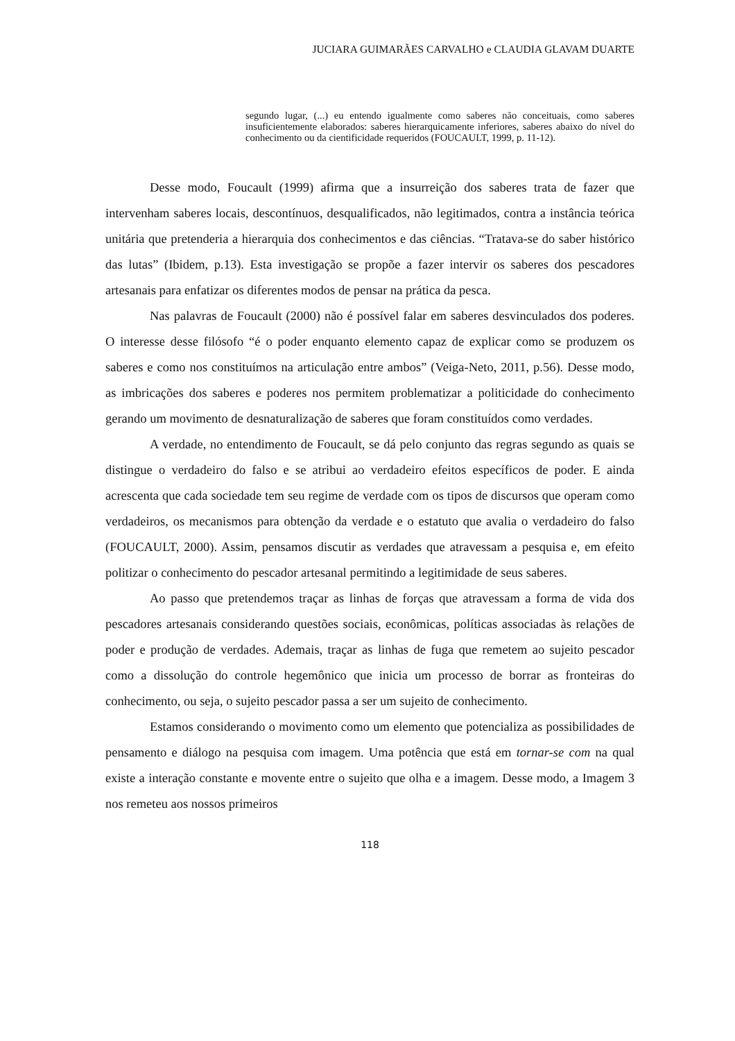JUCIARA GUIMARÃES CARVALHO e CLAUDIA GLAVAM DUARTE
segundo lugar, (...) eu entendo igualmente como saberes não conceituais, como saberes insuficientemente elaborados: saberes hierarquicamente inferiores, saberes abaixo do nível do conhecimento ou da cientificidade requeridos (FOUCAULT, 1999, p. 11-12).
Desse modo, Foucault (1999) afirma que a insurreição dos saberes trata de fazer que intervenham saberes locais, descontínuos, desqualificados, não legitimados, contra a instância teórica unitária que pretenderia a hierarquia dos conhecimentos e das ciências. “Tratava-se do saber histórico das lutas” (Ibidem, p.13). Esta investigação se propõe a fazer intervir os saberes dos pescadores artesanais para enfatizar os diferentes modos de pensar na prática da pesca.
Nas palavras de Foucault (2000) não é possível falar em saberes desvinculados dos poderes. O interesse desse filósofo “é o poder enquanto elemento capaz de explicar como se produzem os saberes e como nos constituímos na articulação entre ambos” (Veiga-Neto, 2011, p.56). Desse modo, as imbricações dos saberes e poderes nos permitem problematizar a politicidade do conhecimento gerando um movimento de desnaturalização de saberes que foram constituídos como verdades.
A verdade, no entendimento de Foucault, se dá pelo conjunto das regras segundo as quais se distingue o verdadeiro do falso e se atribui ao verdadeiro efeitos específicos de poder. E ainda acrescenta que cada sociedade tem seu regime de verdade com os tipos de discursos que operam como verdadeiros, os mecanismos para obtenção da verdade e o estatuto que avalia o verdadeiro do falso (FOUCAULT, 2000). Assim, pensamos discutir as verdades que atravessam a pesquisa e, em efeito politizar o conhecimento do pescador artesanal permitindo a legitimidade de seus saberes.
Ao passo que pretendemos traçar as linhas de forças que atravessam a forma de vida dos pescadores artesanais considerando questões sociais, econômicas, políticas associadas às relações de poder e produção de verdades. Ademais, traçar as linhas de fuga que remetem ao sujeito pescador como a dissolução do controle hegemônico que inicia um processo de borrar as fronteiras do conhecimento, ou seja, o sujeito pescador passa a ser um sujeito de conhecimento.
Estamos considerando o movimento como um elemento que potencializa as possibilidades de pensamento e diálogo na pesquisa com imagem. Uma potência que está em tornar-se com na qual existe a interação constante e movente entre o sujeito que olha e a imagem. Desse modo, a Imagem 3 nos remeteu aos nossos primeiros
118